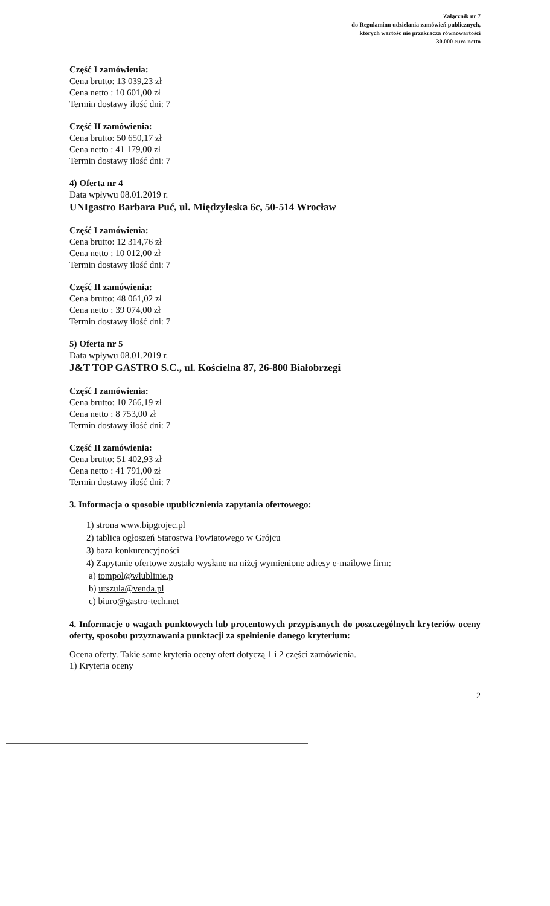Załącznik nr 7
do Regulaminu udzielania zamówień publicznych,
których wartość nie przekracza równowartości
30.000 euro netto
Część I zamówienia:
Cena brutto: 13 039,23 zł
Cena netto : 10 601,00 zł
Termin dostawy ilość dni: 7
Część II zamówienia:
Cena brutto: 50 650,17 zł
Cena netto : 41 179,00 zł
Termin dostawy ilość dni: 7
4) Oferta nr 4
Data wpływu 08.01.2019 r.
UNIgastro Barbara Puć, ul. Międzyleska 6c, 50-514 Wrocław
Część I zamówienia:
Cena brutto: 12 314,76 zł
Cena netto : 10 012,00 zł
Termin dostawy ilość dni: 7
Część II zamówienia:
Cena brutto: 48 061,02 zł
Cena netto : 39 074,00 zł
Termin dostawy ilość dni: 7
5) Oferta nr 5
Data wpływu 08.01.2019 r.
J&T TOP GASTRO S.C., ul. Kościelna 87, 26-800 Białobrzegi
Część I zamówienia:
Cena brutto: 10 766,19 zł
Cena netto : 8 753,00 zł
Termin dostawy ilość dni: 7
Część II zamówienia:
Cena brutto: 51 402,93 zł
Cena netto : 41 791,00 zł
Termin dostawy ilość dni: 7
3. Informacja o sposobie upublicznienia zapytania ofertowego:
1) strona www.bipgrojec.pl
2) tablica ogłoszeń Starostwa Powiatowego w Grójcu
3) baza konkurencyjności
4) Zapytanie ofertowe zostało wysłane na niżej wymienione adresy e-mailowe firm:
a) tompol@wlublinie.p
b) urszula@venda.pl
c) biuro@gastro-tech.net
4. Informacje o wagach punktowych lub procentowych przypisanych do poszczególnych kryteriów oceny oferty, sposobu przyznawania punktacji za spełnienie danego kryterium:
Ocena oferty. Takie same kryteria oceny ofert dotyczą 1 i 2 części zamówienia.
1) Kryteria oceny
2